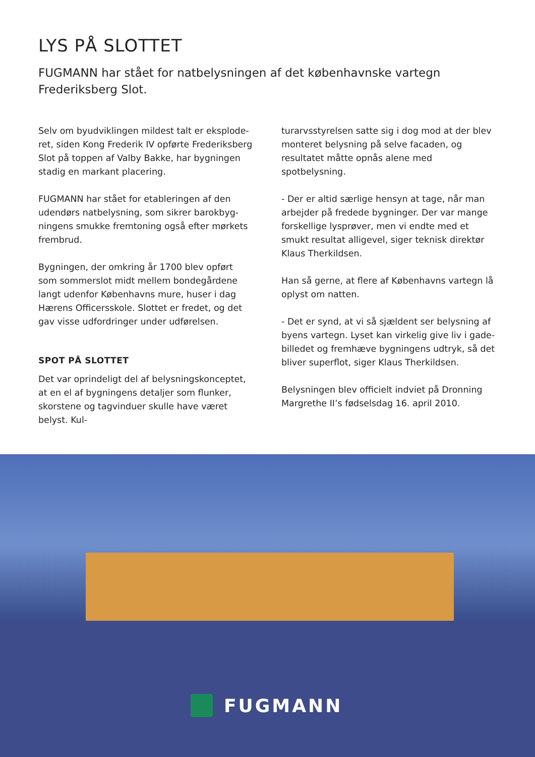LYS PÅ SLOTTET
FUGMANN har stået for natbelysningen af det københavnske vartegn Frederiksberg Slot.
Selv om byudviklingen mildest talt er eksplode­ret, siden Kong Frederik IV opførte Frederiksberg Slot på toppen af Valby Bakke, har bygningen stadig en markant placering.
FUGMANN har stået for etableringen af den udendørs natbelysning, som sikrer barokbyg­ningens smukke fremtoning også efter mørkets frembrud.
Bygningen, der omkring år 1700 blev opført som sommerslot midt mellem bondegårdene langt udenfor Københavns mure, huser i dag Hærens Officersskole. Slottet er fredet, og det gav visse udfordringer under udførelsen.
SPOT PÅ SLOTTET
Det var oprindeligt del af belysningskonceptet, at en el af bygningens detaljer som flunker, skorste­ne og tagvinduer skulle have været belyst. Kul-
turarvsstyrelsen satte sig i dog mod at der blev monteret belysning på selve facaden, og resulta­tet måtte opnås alene med spotbelysning.
- Der er altid særlige hensyn at tage, når man arbejder på fredede bygninger. Der var mange forskellige lysprøver, men vi endte med et smukt resultat alligevel, siger teknisk direktør Klaus Therkildsen.
Han så gerne, at flere af Københavns vartegn lå oplyst om natten.
- Det er synd, at vi så sjældent ser belysning af byens vartegn. Lyset kan virkelig give liv i gade­billedet og fremhæve bygningens udtryk, så det bliver superflot, siger Klaus Therkildsen.
Belysningen blev officielt indviet på Dronning Margrethe II’s fødselsdag 16. april 2010.
FUGMANN